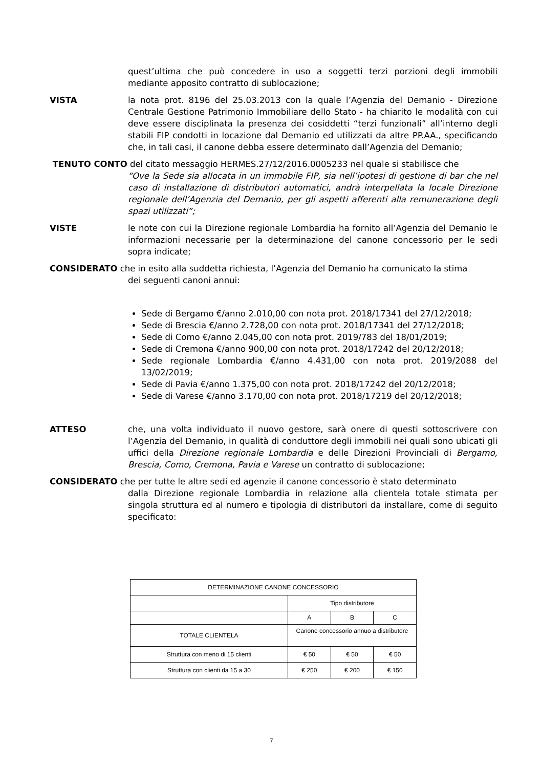quest’ultima che può concedere in uso a soggetti terzi porzioni degli immobili mediante apposito contratto di sublocazione;
VISTA la nota prot. 8196 del 25.03.2013 con la quale l’Agenzia del Demanio - Direzione Centrale Gestione Patrimonio Immobiliare dello Stato - ha chiarito le modalità con cui deve essere disciplinata la presenza dei cosiddetti “terzi funzionali” all’interno degli stabili FIP condotti in locazione dal Demanio ed utilizzati da altre PP.AA., specificando che, in tali casi, il canone debba essere determinato dall’Agenzia del Demanio;
TENUTO CONTO del citato messaggio HERMES.27/12/2016.0005233 nel quale si stabilisce che
“Ove la Sede sia allocata in un immobile FIP, sia nell’ipotesi di gestione di bar che nel caso di installazione di distributori automatici, andrà interpellata la locale Direzione regionale dell’Agenzia del Demanio, per gli aspetti afferenti alla remunerazione degli spazi utilizzati”;
VISTE le note con cui la Direzione regionale Lombardia ha fornito all’Agenzia del Demanio le informazioni necessarie per la determinazione del canone concessorio per le sedi sopra indicate;
CONSIDERATO che in esito alla suddetta richiesta, l’Agenzia del Demanio ha comunicato la stima
dei seguenti canoni annui:
Sede di Bergamo €/anno 2.010,00 con nota prot. 2018/17341 del 27/12/2018;
Sede di Brescia €/anno 2.728,00 con nota prot. 2018/17341 del 27/12/2018;
Sede di Como €/anno 2.045,00 con nota prot. 2019/783 del 18/01/2019;
Sede di Cremona €/anno 900,00 con nota prot. 2018/17242 del 20/12/2018;
Sede regionale Lombardia €/anno 4.431,00 con nota prot. 2019/2088 del 13/02/2019;
Sede di Pavia €/anno 1.375,00 con nota prot. 2018/17242 del 20/12/2018;
Sede di Varese €/anno 3.170,00 con nota prot. 2018/17219 del 20/12/2018;
ATTESO che, una volta individuato il nuovo gestore, sarà onere di questi sottoscrivere con l’Agenzia del Demanio, in qualità di conduttore degli immobili nei quali sono ubicati gli uffici della Direzione regionale Lombardia e delle Direzioni Provinciali di Bergamo, Brescia, Como, Cremona, Pavia e Varese un contratto di sublocazione;
CONSIDERATO che per tutte le altre sedi ed agenzie il canone concessorio è stato determinato
dalla Direzione regionale Lombardia in relazione alla clientela totale stimata per singola struttura ed al numero e tipologia di distributori da installare, come di seguito specificato:
| DETERMINAZIONE CANONE CONCESSORIO | | | |
| | Tipo distributore | | |
| | A | B | C |
| TOTALE CLIENTELA | Canone concessorio annuo a distributore | | |
| Struttura con meno di 15 clienti | € 50 | € 50 | € 50 |
| Struttura con clienti da 15 a 30 | € 250 | € 200 | € 150 |
7